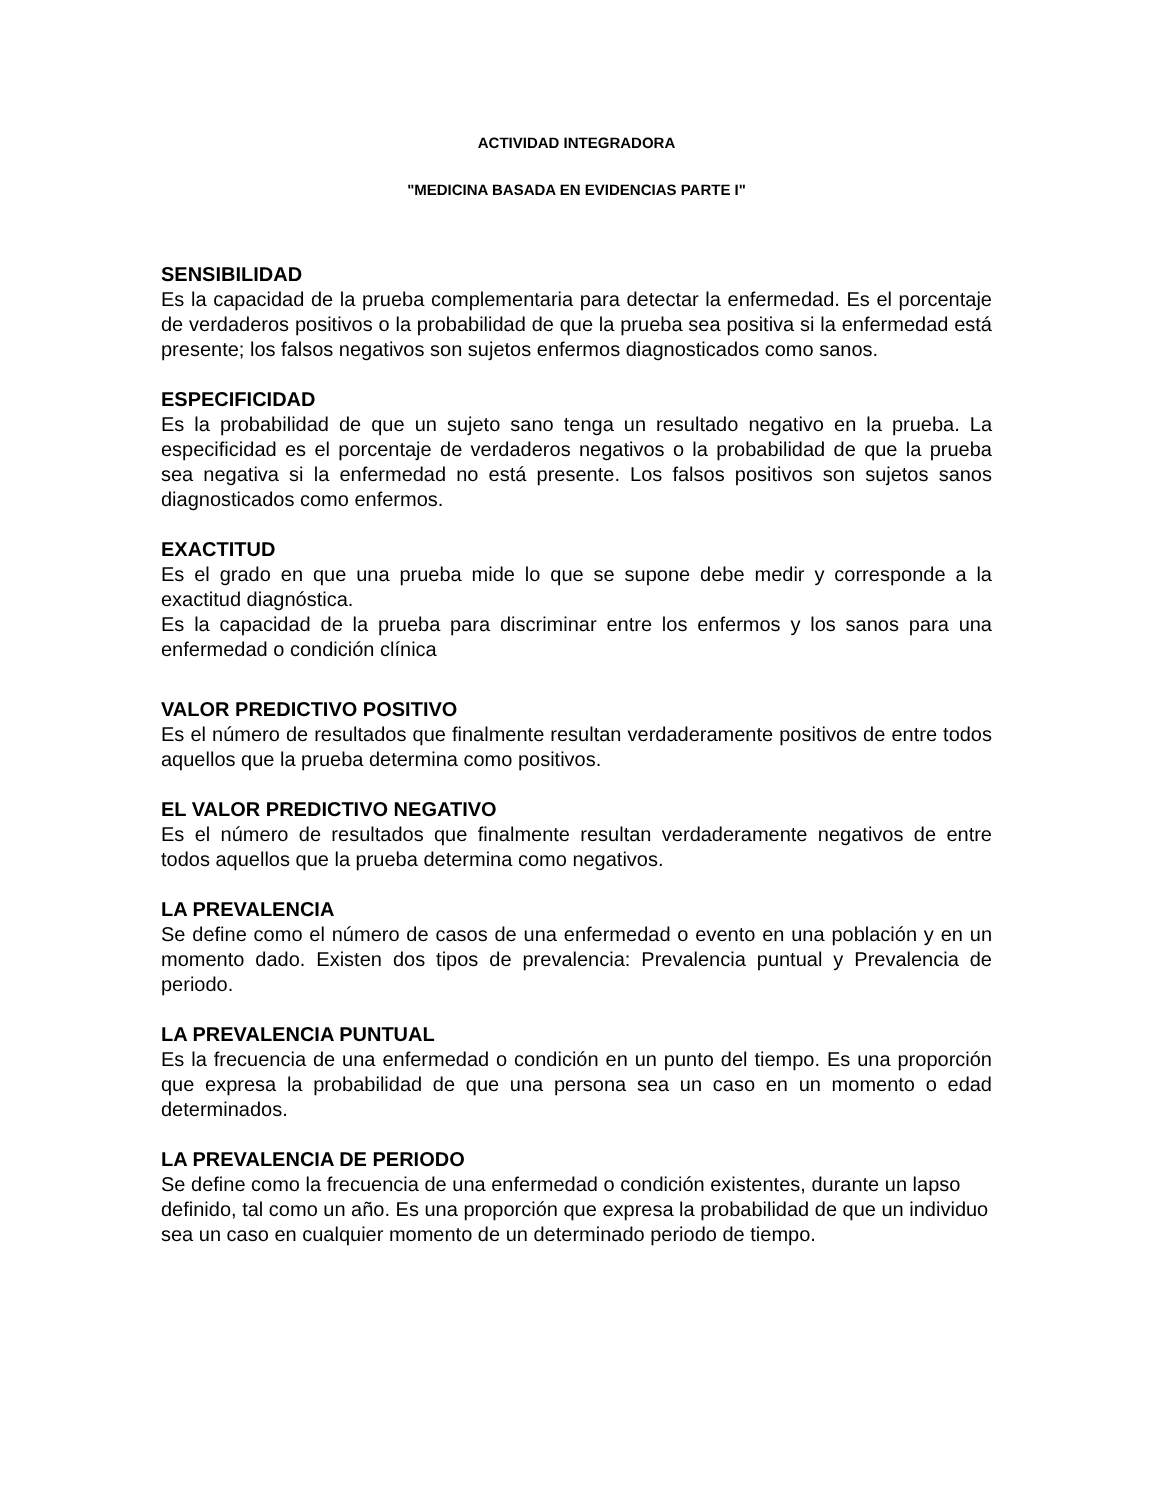ACTIVIDAD INTEGRADORA
"MEDICINA BASADA EN EVIDENCIAS PARTE I"
SENSIBILIDAD
Es la capacidad de la prueba complementaria para detectar la enfermedad. Es el porcentaje de verdaderos positivos o la probabilidad de que la prueba sea positiva si la enfermedad está presente; los falsos negativos son sujetos enfermos diagnosticados como sanos.
ESPECIFICIDAD
Es la probabilidad de que un sujeto sano tenga un resultado negativo en la prueba. La especificidad es el porcentaje de verdaderos negativos o la probabilidad de que la prueba sea negativa si la enfermedad no está presente. Los falsos positivos son sujetos sanos diagnosticados como enfermos.
EXACTITUD
Es el grado en que una prueba mide lo que se supone debe medir y corresponde a la exactitud diagnóstica.
Es la capacidad de la prueba para discriminar entre los enfermos y los sanos para una enfermedad o condición clínica
VALOR PREDICTIVO POSITIVO
Es el número de resultados que finalmente resultan verdaderamente positivos de entre todos aquellos que la prueba determina como positivos.
EL VALOR PREDICTIVO NEGATIVO
Es el número de resultados que finalmente resultan verdaderamente negativos de entre todos aquellos que la prueba determina como negativos.
LA PREVALENCIA
Se define como el número de casos de una enfermedad o evento en una población y en un momento dado. Existen dos tipos de prevalencia: Prevalencia puntual y Prevalencia de periodo.
LA PREVALENCIA PUNTUAL
Es la frecuencia de una enfermedad o condición en un punto del tiempo. Es una proporción que expresa la probabilidad de que una persona sea un caso en un momento o edad determinados.
LA PREVALENCIA DE PERIODO
Se define como la frecuencia de una enfermedad o condición existentes, durante un lapso definido, tal como un año. Es una proporción que expresa la probabilidad de que un individuo sea un caso en cualquier momento de un determinado periodo de tiempo.